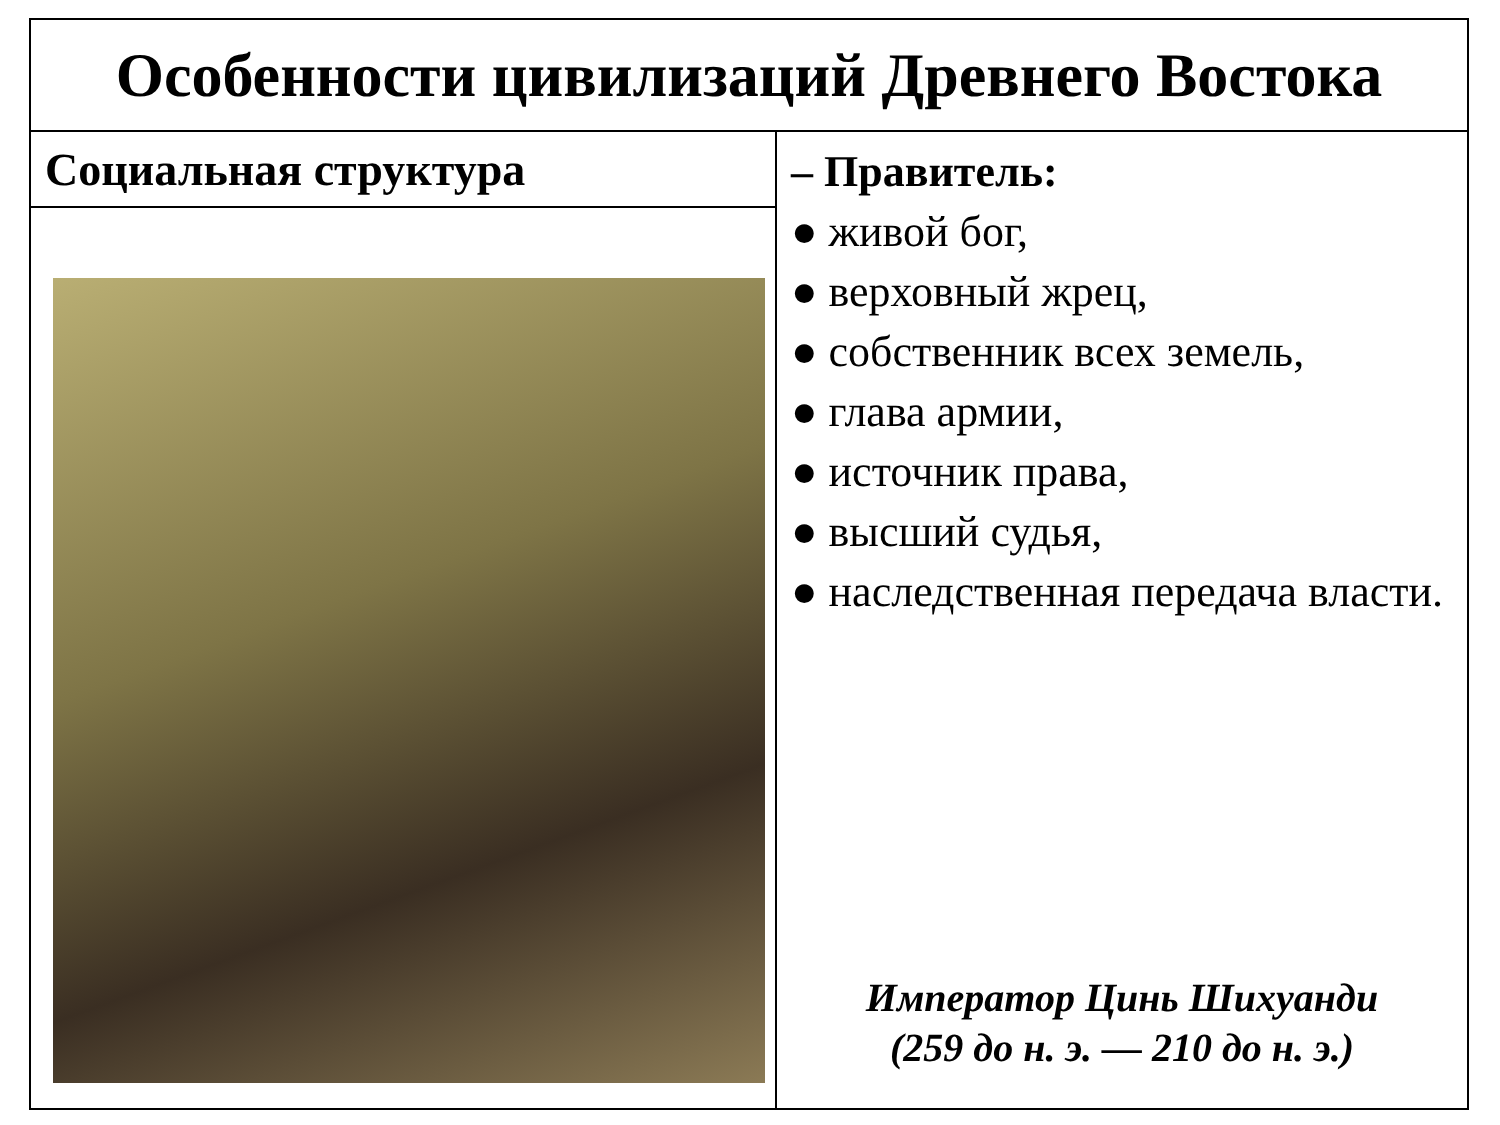| Особенности цивилизаций Древнего Востока | |
| Социальная структура | – Правитель: ● живой бог, ● верховный жрец, ● собственник всех земель, ● глава армии, ● источник права, ● высший судья, ● наследственная передача власти. Император Цинь Шихуанди (259 до н. э. — 210 до н. э.) |